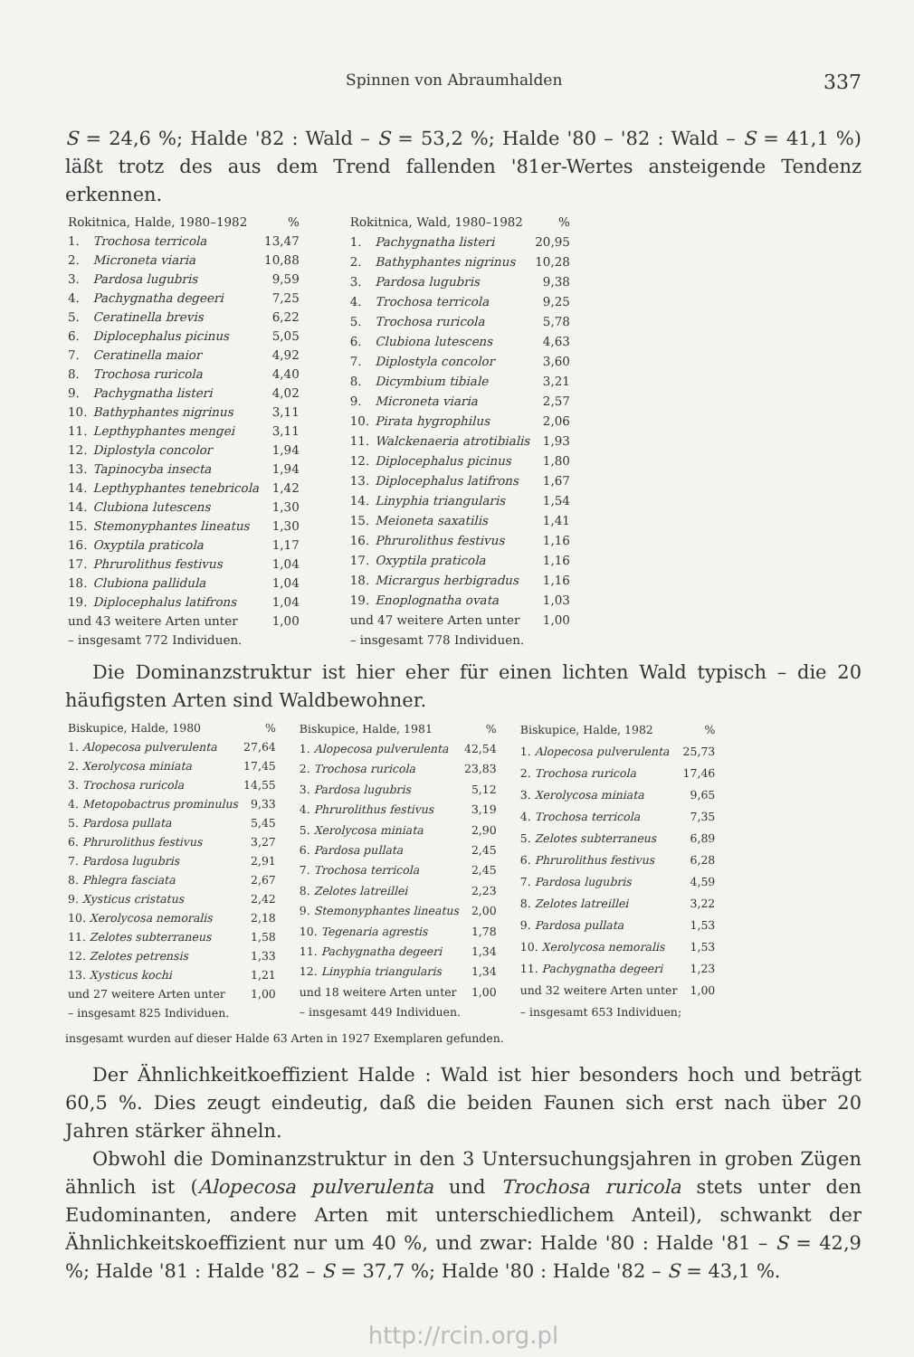Spinnen von Abraumhalden 337
S = 24,6 %; Halde '82 : Wald – S = 53,2 %; Halde '80 – '82 : Wald – S = 41,1 %) läßt trotz des aus dem Trend fallenden '81er-Wertes ansteigende Tendenz erkennen.
| Rokitnica, Halde, 1980–1982 | | % |
| 1. | Trochosa terricola | 13,47 |
| 2. | Microneta viaria | 10,88 |
| 3. | Pardosa lugubris | 9,59 |
| 4. | Pachygnatha degeeri | 7,25 |
| 5. | Ceratinella brevis | 6,22 |
| 6. | Diplocephalus picinus | 5,05 |
| 7. | Ceratinella maior | 4,92 |
| 8. | Trochosa ruricola | 4,40 |
| 9. | Pachygnatha listeri | 4,02 |
| 10. | Bathyphantes nigrinus | 3,11 |
| 11. | Lepthyphantes mengei | 3,11 |
| 12. | Diplostyla concolor | 1,94 |
| 13. | Tapinocyba insecta | 1,94 |
| 14. | Lepthyphantes tenebricola | 1,42 |
| 14. | Clubiona lutescens | 1,30 |
| 15. | Stemonyphantes lineatus | 1,30 |
| 16. | Oxyptila praticola | 1,17 |
| 17. | Phrurolithus festivus | 1,04 |
| 18. | Clubiona pallidula | 1,04 |
| 19. | Diplocephalus latifrons | 1,04 |
| und 43 weitere Arten unter | | 1,00 |
| – insgesamt 772 Individuen. | | |
| Rokitnica, Wald, 1980–1982 | | % |
| 1. | Pachygnatha listeri | 20,95 |
| 2. | Bathyphantes nigrinus | 10,28 |
| 3. | Pardosa lugubris | 9,38 |
| 4. | Trochosa terricola | 9,25 |
| 5. | Trochosa ruricola | 5,78 |
| 6. | Clubiona lutescens | 4,63 |
| 7. | Diplostyla concolor | 3,60 |
| 8. | Dicymbium tibiale | 3,21 |
| 9. | Microneta viaria | 2,57 |
| 10. | Pirata hygrophilus | 2,06 |
| 11. | Walckenaeria atrotibialis | 1,93 |
| 12. | Diplocephalus picinus | 1,80 |
| 13. | Diplocephalus latifrons | 1,67 |
| 14. | Linyphia triangularis | 1,54 |
| 15. | Meioneta saxatilis | 1,41 |
| 16. | Phrurolithus festivus | 1,16 |
| 17. | Oxyptila praticola | 1,16 |
| 18. | Micrargus herbigradus | 1,16 |
| 19. | Enoplognatha ovata | 1,03 |
| und 47 weitere Arten unter | | 1,00 |
| – insgesamt 778 Individuen. | | |
Die Dominanzstruktur ist hier eher für einen lichten Wald typisch – die 20 häufigsten Arten sind Waldbewohner.
| Biskupice, Halde, 1980 | % |
| 1. Alopecosa pulverulenta | 27,64 |
| 2. Xerolycosa miniata | 17,45 |
| 3. Trochosa ruricola | 14,55 |
| 4. Metopobactrus prominulus | 9,33 |
| 5. Pardosa pullata | 5,45 |
| 6. Phrurolithus festivus | 3,27 |
| 7. Pardosa lugubris | 2,91 |
| 8. Phlegra fasciata | 2,67 |
| 9. Xysticus cristatus | 2,42 |
| 10. Xerolycosa nemoralis | 2,18 |
| 11. Zelotes subterraneus | 1,58 |
| 12. Zelotes petrensis | 1,33 |
| 13. Xysticus kochi | 1,21 |
| und 27 weitere Arten unter | 1,00 |
| – insgesamt 825 Individuen. | |
| Biskupice, Halde, 1981 | % |
| 1. Alopecosa pulverulenta | 42,54 |
| 2. Trochosa ruricola | 23,83 |
| 3. Pardosa lugubris | 5,12 |
| 4. Phrurolithus festivus | 3,19 |
| 5. Xerolycosa miniata | 2,90 |
| 6. Pardosa pullata | 2,45 |
| 7. Trochosa terricola | 2,45 |
| 8. Zelotes latreillei | 2,23 |
| 9. Stemonyphantes lineatus | 2,00 |
| 10. Tegenaria agrestis | 1,78 |
| 11. Pachygnatha degeeri | 1,34 |
| 12. Linyphia triangularis | 1,34 |
| und 18 weitere Arten unter | 1,00 |
| – insgesamt 449 Individuen. | |
| Biskupice, Halde, 1982 | % |
| 1. Alopecosa pulverulenta | 25,73 |
| 2. Trochosa ruricola | 17,46 |
| 3. Xerolycosa miniata | 9,65 |
| 4. Trochosa terricola | 7,35 |
| 5. Zelotes subterraneus | 6,89 |
| 6. Phrurolithus festivus | 6,28 |
| 7. Pardosa lugubris | 4,59 |
| 8. Zelotes latreillei | 3,22 |
| 9. Pardosa pullata | 1,53 |
| 10. Xerolycosa nemoralis | 1,53 |
| 11. Pachygnatha degeeri | 1,23 |
| und 32 weitere Arten unter | 1,00 |
| – insgesamt 653 Individuen; | |
insgesamt wurden auf dieser Halde 63 Arten in 1927 Exemplaren gefunden.
Der Ähnlichkeitkoeffizient Halde : Wald ist hier besonders hoch und beträgt 60,5 %. Dies zeugt eindeutig, daß die beiden Faunen sich erst nach über 20 Jahren stärker ähneln.
Obwohl die Dominanzstruktur in den 3 Untersuchungsjahren in groben Zügen ähnlich ist (Alopecosa pulverulenta und Trochosa ruricola stets unter den Eudominanten, andere Arten mit unterschiedlichem Anteil), schwankt der Ähnlichkeitskoeffizient nur um 40 %, und zwar: Halde '80 : Halde '81 – S = 42,9 %; Halde '81 : Halde '82 – S = 37,7 %; Halde '80 : Halde '82 – S = 43,1 %.
http://rcin.org.pl